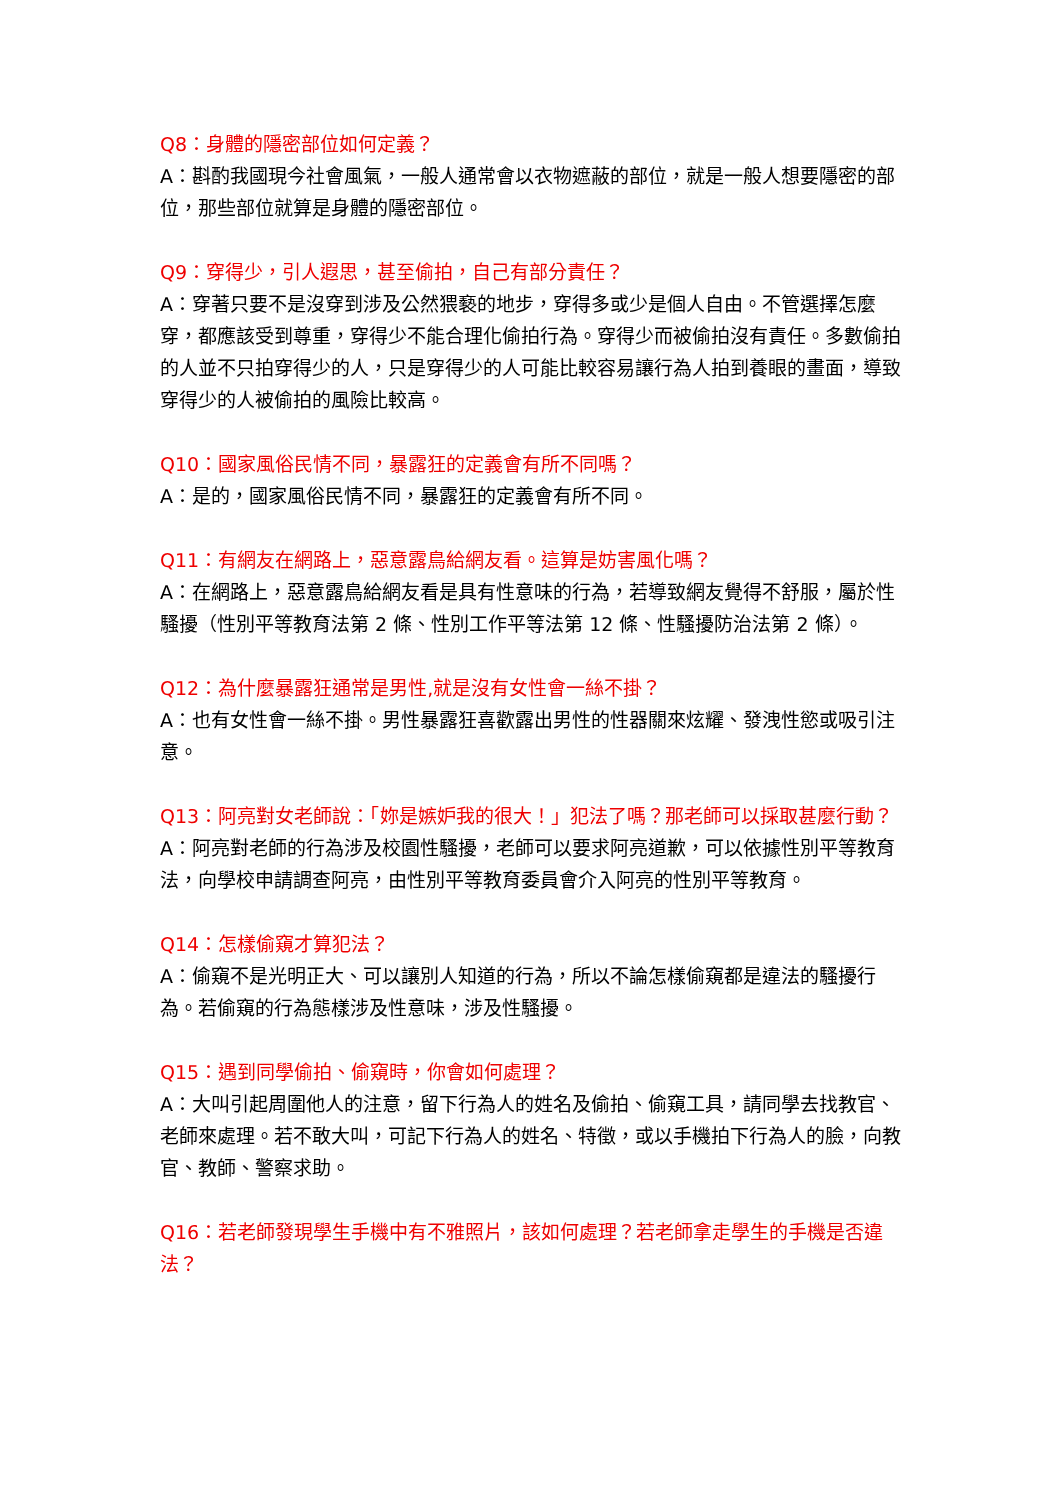Q8：身體的隱密部位如何定義？
A：斟酌我國現今社會風氣，一般人通常會以衣物遮蔽的部位，就是一般人想要隱密的部位，那些部位就算是身體的隱密部位。
Q9：穿得少，引人遐思，甚至偷拍，自己有部分責任？
A：穿著只要不是沒穿到涉及公然猥褻的地步，穿得多或少是個人自由。不管選擇怎麼穿，都應該受到尊重，穿得少不能合理化偷拍行為。穿得少而被偷拍沒有責任。多數偷拍的人並不只拍穿得少的人，只是穿得少的人可能比較容易讓行為人拍到養眼的畫面，導致穿得少的人被偷拍的風險比較高。
Q10：國家風俗民情不同，暴露狂的定義會有所不同嗎？
A：是的，國家風俗民情不同，暴露狂的定義會有所不同。
Q11：有網友在網路上，惡意露鳥給網友看。這算是妨害風化嗎？
A：在網路上，惡意露鳥給網友看是具有性意味的行為，若導致網友覺得不舒服，屬於性騷擾（性別平等教育法第 2 條、性別工作平等法第 12 條、性騷擾防治法第 2 條）。
Q12：為什麼暴露狂通常是男性,就是沒有女性會一絲不掛？
A：也有女性會一絲不掛。男性暴露狂喜歡露出男性的性器關來炫耀、發洩性慾或吸引注意。
Q13：阿亮對女老師說：「妳是嫉妒我的很大！」犯法了嗎？那老師可以採取甚麼行動？
A：阿亮對老師的行為涉及校園性騷擾，老師可以要求阿亮道歉，可以依據性別平等教育法，向學校申請調查阿亮，由性別平等教育委員會介入阿亮的性別平等教育。
Q14：怎樣偷窺才算犯法？
A：偷窺不是光明正大、可以讓別人知道的行為，所以不論怎樣偷窺都是違法的騷擾行為。若偷窺的行為態樣涉及性意味，涉及性騷擾。
Q15：遇到同學偷拍、偷窺時，你會如何處理？
A：大叫引起周圍他人的注意，留下行為人的姓名及偷拍、偷窺工具，請同學去找教官、老師來處理。若不敢大叫，可記下行為人的姓名、特徵，或以手機拍下行為人的臉，向教官、教師、警察求助。
Q16：若老師發現學生手機中有不雅照片，該如何處理？若老師拿走學生的手機是否違法？